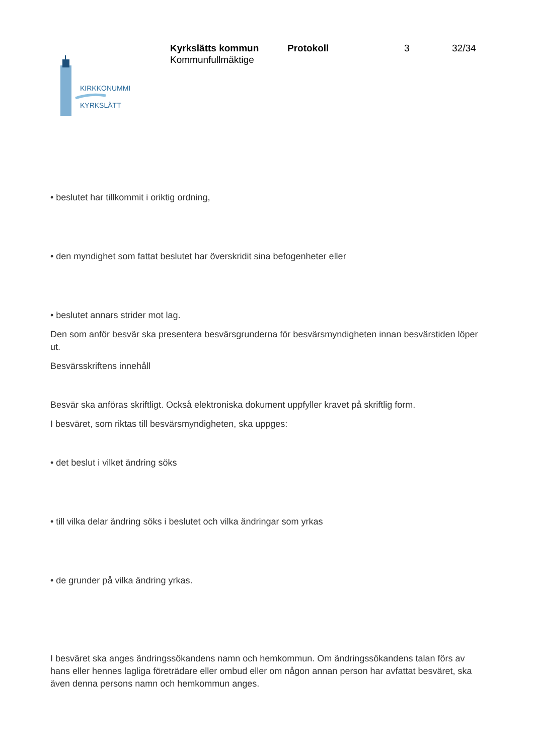KIRKKONUMMI
KYRKSLÄTT
Kyrkslätts kommun
Kommunfullmäktige
Protokoll 3 32/34
• beslutet har tillkommit i oriktig ordning,
• den myndighet som fattat beslutet har överskridit sina befogenheter eller
• beslutet annars strider mot lag.
Den som anför besvär ska presentera besvärsgrunderna för besvärsmyndigheten innan besvärstiden löper ut.
Besvärsskriftens innehåll
Besvär ska anföras skriftligt. Också elektroniska dokument uppfyller kravet på skriftlig form.
I besväret, som riktas till besvärsmyndigheten, ska uppges:
• det beslut i vilket ändring söks
• till vilka delar ändring söks i beslutet och vilka ändringar som yrkas
• de grunder på vilka ändring yrkas.
I besväret ska anges ändringssökandens namn och hemkommun. Om ändringssökandens talan förs av hans eller hennes lagliga företrädare eller ombud eller om någon annan person har avfattat besväret, ska även denna persons namn och hemkommun anges.